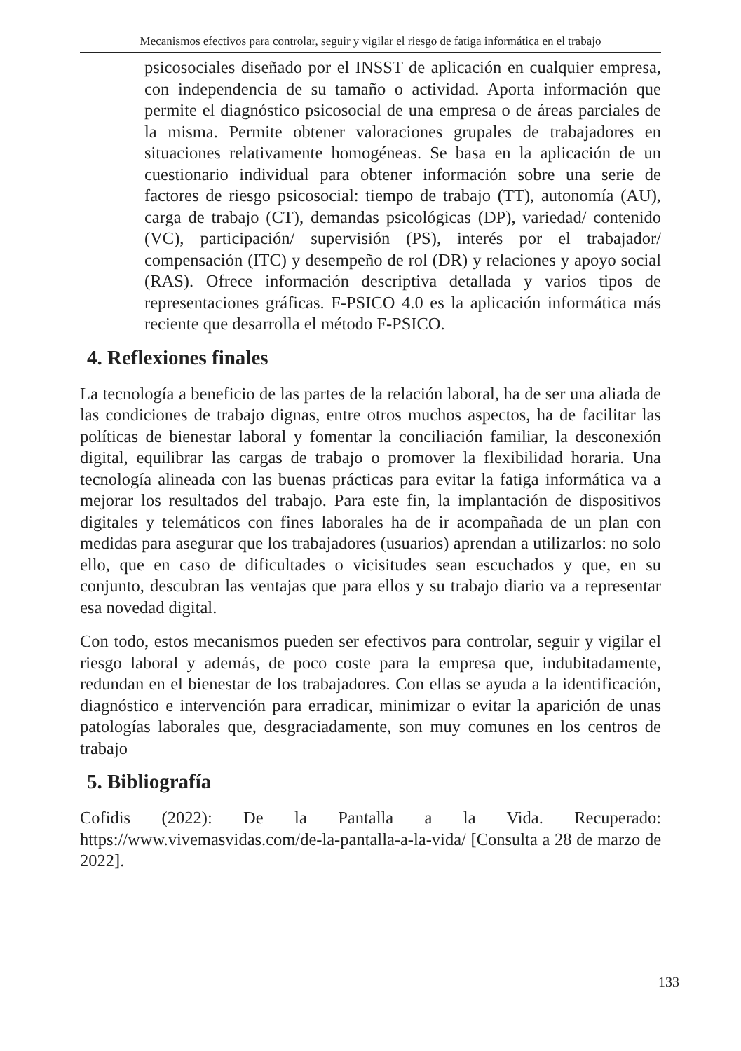Mecanismos efectivos para controlar, seguir y vigilar el riesgo de fatiga informática en el trabajo
psicosociales diseñado por el INSST de aplicación en cualquier empresa, con independencia de su tamaño o actividad. Aporta información que permite el diagnóstico psicosocial de una empresa o de áreas parciales de la misma. Permite obtener valoraciones grupales de trabajadores en situaciones relativamente homogéneas. Se basa en la aplicación de un cuestionario individual para obtener información sobre una serie de factores de riesgo psicosocial: tiempo de trabajo (TT), autonomía (AU), carga de trabajo (CT), demandas psicológicas (DP), variedad/ contenido (VC), participación/ supervisión (PS), interés por el trabajador/ compensación (ITC) y desempeño de rol (DR) y relaciones y apoyo social (RAS). Ofrece información descriptiva detallada y varios tipos de representaciones gráficas. F-PSICO 4.0 es la aplicación informática más reciente que desarrolla el método F-PSICO.
4. Reflexiones finales
La tecnología a beneficio de las partes de la relación laboral, ha de ser una aliada de las condiciones de trabajo dignas, entre otros muchos aspectos, ha de facilitar las políticas de bienestar laboral y fomentar la conciliación familiar, la desconexión digital, equilibrar las cargas de trabajo o promover la flexibilidad horaria. Una tecnología alineada con las buenas prácticas para evitar la fatiga informática va a mejorar los resultados del trabajo. Para este fin, la implantación de dispositivos digitales y telemáticos con fines laborales ha de ir acompañada de un plan con medidas para asegurar que los trabajadores (usuarios) aprendan a utilizarlos: no solo ello, que en caso de dificultades o vicisitudes sean escuchados y que, en su conjunto, descubran las ventajas que para ellos y su trabajo diario va a representar esa novedad digital.
Con todo, estos mecanismos pueden ser efectivos para controlar, seguir y vigilar el riesgo laboral y además, de poco coste para la empresa que, indubitadamente, redundan en el bienestar de los trabajadores. Con ellas se ayuda a la identificación, diagnóstico e intervención para erradicar, minimizar o evitar la aparición de unas patologías laborales que, desgraciadamente, son muy comunes en los centros de trabajo
5. Bibliografía
Cofidis (2022): De la Pantalla a la Vida. Recuperado: https://www.vivemasvidas.com/de-la-pantalla-a-la-vida/ [Consulta a 28 de marzo de 2022].
133